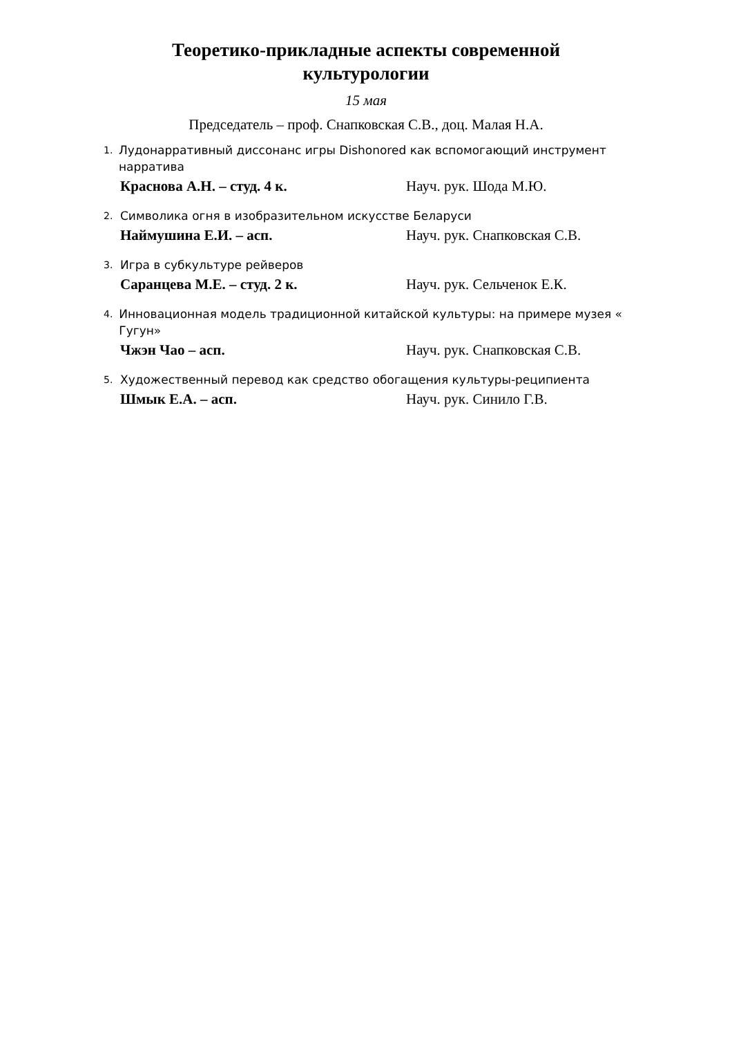Теоретико-прикладные аспекты современной
культурологии
15 мая
Председатель – проф. Снапковская С.В., доц. Малая Н.А.
1. Лудонарративный диссонанс игры Dishonored как вспомогающий инструмент нарратива
Краснова А.Н. – студ. 4 к. Науч. рук. Шода М.Ю.
2. Символика огня в изобразительном искусстве Беларуси
Наймушина Е.И. – асп. Науч. рук. Снапковская С.В.
3. Игра в субкультуре рейверов
Саранцева М.Е. – студ. 2 к. Науч. рук. Сельченок Е.К.
4. Инновационная модель традиционной китайской культуры: на примере музея « Гугун»
Чжэн Чао – асп. Науч. рук. Снапковская С.В.
5. Художественный перевод как средство обогащения культуры-реципиента
Шмык Е.А. – асп. Науч. рук. Синило Г.В.